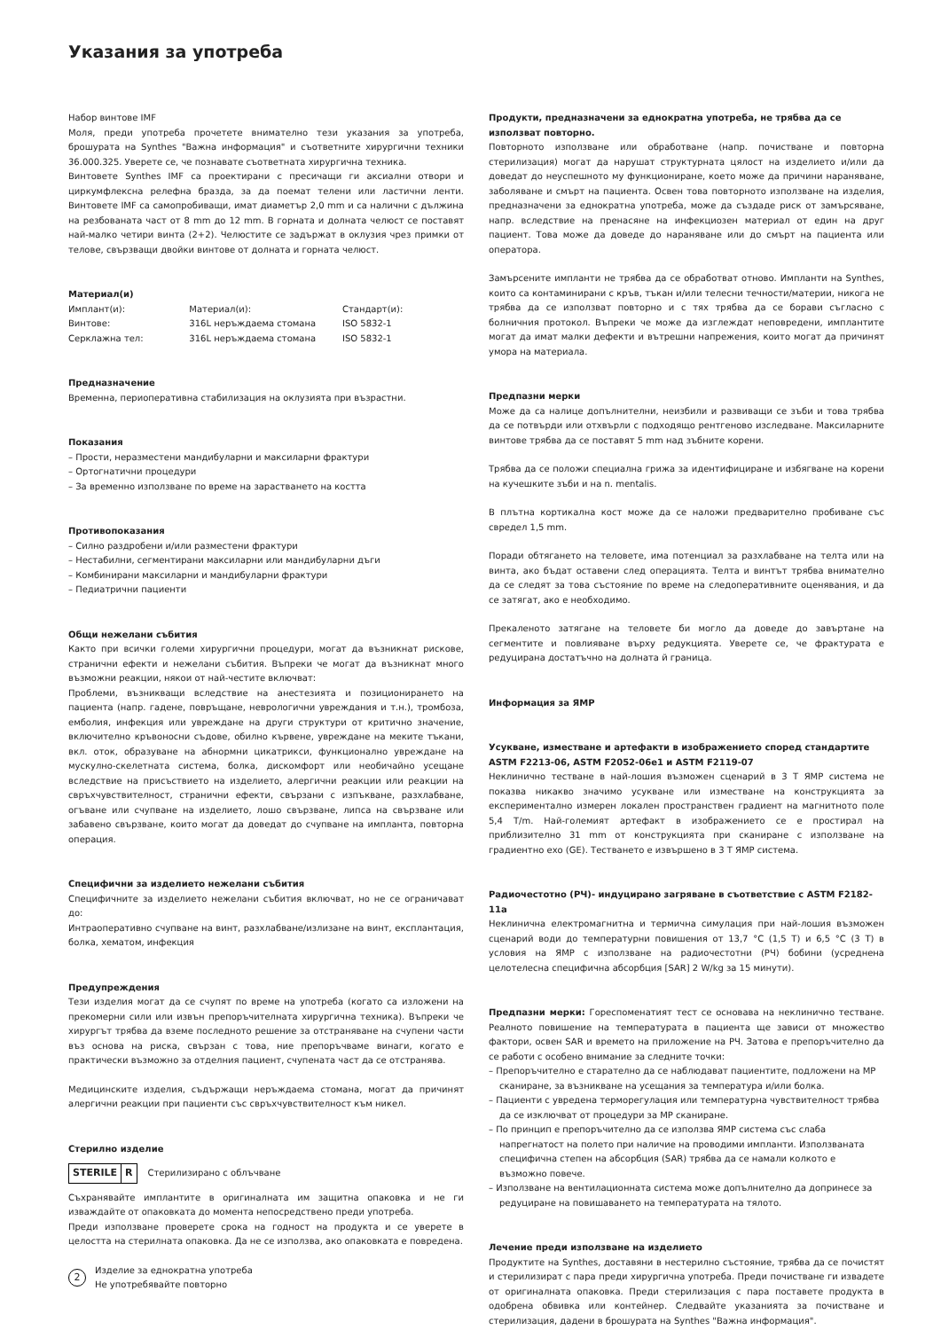Указания за употреба
Набор винтове IMF
Моля, преди употреба прочетете внимателно тези указания за употреба, брошурата на Synthes "Важна информация" и съответните хирургични техники 36.000.325. Уверете се, че познавате съответната хирургична техника.
Винтовете Synthes IMF са проектирани с пресичащи ги аксиални отвори и циркумфлексна релефна бразда, за да поемат телени или ластични ленти. Винтовете IMF са самопробиващи, имат диаметър 2,0 mm и са налични с дължина на резбованата част от 8 mm до 12 mm. В горната и долната челюст се поставят най-малко четири винта (2+2). Челюстите се задържат в оклузия чрез примки от телове, свързващи двойки винтове от долната и горната челюст.
Материал(и)
| Имплант(и): | Материал(и): | Стандарт(и): |
| Винтове: | 316L неръждаема стомана | ISO 5832-1 |
| Серклажна тел: | 316L неръждаема стомана | ISO 5832-1 |
Предназначение
Временна, периоперативна стабилизация на оклузията при възрастни.
Показания
– Прости, неразместени мандибуларни и максиларни фрактури
– Ортогнатични процедури
– За временно използване по време на зарастването на костта
Противопоказания
– Силно раздробени и/или разместени фрактури
– Нестабилни, сегментирани максиларни или мандибуларни дъги
– Комбинирани максиларни и мандибуларни фрактури
– Педиатрични пациенти
Общи нежелани събития
Както при всички големи хирургични процедури, могат да възникнат рискове, странични ефекти и нежелани събития. Въпреки че могат да възникнат много възможни реакции, някои от най-честите включват:
Проблеми, възникващи вследствие на анестезията и позиционирането на пациента (напр. гадене, повръщане, неврологични увреждания и т.н.), тромбоза, емболия, инфекция или увреждане на други структури от критично значение, включително кръвоносни съдове, обилно кървене, увреждане на меките тъкани, вкл. оток, образуване на абнормни цикатрикси, функционално увреждане на мускулно-скелетната система, болка, дискомфорт или необичайно усещане вследствие на присъствието на изделието, алергични реакции или реакции на свръхчувствителност, странични ефекти, свързани с изпъкване, разхлабване, огъване или счупване на изделието, лошо свързване, липса на свързване или забавено свързване, които могат да доведат до счупване на импланта, повторна операция.
Специфични за изделието нежелани събития
Специфичните за изделието нежелани събития включват, но не се ограничават до:
Интраоперативно счупване на винт, разхлабване/излизане на винт, експлантация, болка, хематом, инфекция
Предупреждения
Тези изделия могат да се счупят по време на употреба (когато са изложени на прекомерни сили или извън препоръчителната хирургична техника). Въпреки че хирургът трябва да вземе последното решение за отстраняване на счупени части въз основа на риска, свързан с това, ние препоръчваме винаги, когато е практически възможно за отделния пациент, счупената част да се отстранява.
Медицинските изделия, съдържащи неръждаема стомана, могат да причинят алергични реакции при пациенти със свръхчувствителност към никел.
Стерилно изделие
STERILE R Стерилизирано с облъчване
Съхранявайте имплантите в оригиналната им защитна опаковка и не ги изваждайте от опаковката до момента непосредствено преди употреба.
Преди използване проверете срока на годност на продукта и се уверете в целостта на стерилната опаковка. Да не се използва, ако опаковката е повредена.
2 Изделие за еднократна употреба
Не употребявайте повторно
Продукти, предназначени за еднократна употреба, не трябва да се използват повторно.
Повторното използване или обработване (напр. почистване и повторна стерилизация) могат да нарушат структурната цялост на изделието и/или да доведат до неуспешното му функциониране, което може да причини нараняване, заболяване и смърт на пациента. Освен това повторното използване на изделия, предназначени за еднократна употреба, може да създаде риск от замърсяване, напр. вследствие на пренасяне на инфекциозен материал от един на друг пациент. Това може да доведе до нараняване или до смърт на пациента или оператора.
Замърсените импланти не трябва да се обработват отново. Импланти на Synthes, които са контаминирани с кръв, тъкан и/или телесни течности/материи, никога не трябва да се използват повторно и с тях трябва да се борави съгласно с болничния протокол. Въпреки че може да изглеждат неповредени, имплантите могат да имат малки дефекти и вътрешни напрежения, които могат да причинят умора на материала.
Предпазни мерки
Може да са налице допълнителни, неизбили и развиващи се зъби и това трябва да се потвърди или отхвърли с подходящо рентгеново изследване. Максиларните винтове трябва да се поставят 5 mm над зъбните корени.
Трябва да се положи специална грижа за идентифициране и избягване на корени на кучешките зъби и на n. mentalis.
В плътна кортикална кост може да се наложи предварително пробиване със свредел 1,5 mm.
Поради обтягането на теловете, има потенциал за разхлабване на телта или на винта, ако бъдат оставени след операцията. Телта и винтът трябва внимателно да се следят за това състояние по време на следоперативните оценявания, и да се затягат, ако е необходимо.
Прекаленото затягане на теловете би могло да доведе до завъртане на сегментите и повлияване върху редукцията. Уверете се, че фрактурата е редуцирана достатъчно на долната й граница.
Информация за ЯМР
Усукване, изместване и артефакти в изображението според стандартите ASTM F2213-06, ASTM F2052-06e1 и ASTM F2119-07
Неклинично тестване в най-лошия възможен сценарий в 3 T ЯМР система не показва никакво значимо усукване или изместване на конструкцията за експериментално измерен локален пространствен градиент на магнитното поле 5,4 T/m. Най-големият артефакт в изображението се е простирал на приблизително 31 mm от конструкцията при сканиране с използване на градиентно ехо (GE). Тестването е извършено в 3 T ЯМР система.
Радиочестотно (РЧ)- индуцирано загряване в съответствие с ASTM F2182-11a
Неклинична електромагнитна и термична симулация при най-лошия възможен сценарий води до температурни повишения от 13,7 °C (1,5 T) и 6,5 °C (3 T) в условия на ЯМР с използване на радиочестотни (РЧ) бобини (усреднена целотелесна специфична абсорбция [SAR] 2 W/kg за 15 минути).
Предпазни мерки: Гореспоменатият тест се основава на неклинично тестване. Реалното повишение на температурата в пациента ще зависи от множество фактори, освен SAR и времето на приложение на РЧ. Затова е препоръчително да се работи с особено внимание за следните точки:
– Препоръчително е старателно да се наблюдават пациентите, подложени на МР сканиране, за възникване на усещания за температура и/или болка.
– Пациенти с увредена терморегулация или температурна чувствителност трябва да се изключват от процедури за МР сканиране.
– По принцип е препоръчително да се използва ЯМР система със слаба напрегнатост на полето при наличие на проводими импланти. Използваната специфична степен на абсорбция (SAR) трябва да се намали колкото е възможно повече.
– Използване на вентилационната система може допълнително да допринесе за редуциране на повишаването на температурата на тялото.
Лечение преди използване на изделието
Продуктите на Synthes, доставяни в нестерилно състояние, трябва да се почистят и стерилизират с пара преди хирургична употреба. Преди почистване ги извадете от оригиналната опаковка. Преди стерилизация с пара поставете продукта в одобрена обвивка или контейнер. Следвайте указанията за почистване и стерилизация, дадени в брошурата на Synthes "Важна информация".